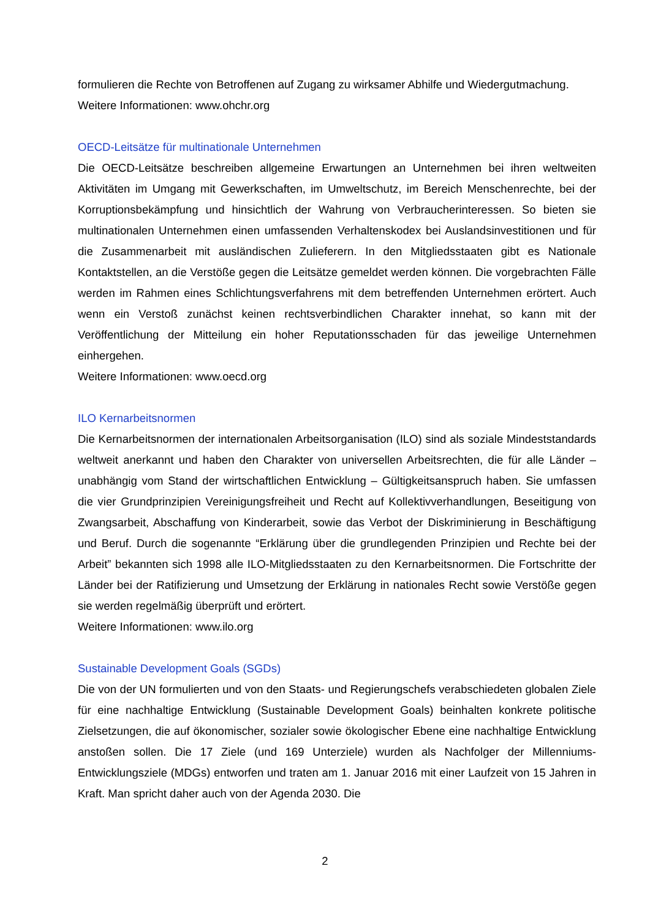formulieren die Rechte von Betroffenen auf Zugang zu wirksamer Abhilfe und Wiedergutmachung.
Weitere Informationen: www.ohchr.org
OECD-Leitsätze für multinationale Unternehmen
Die OECD-Leitsätze beschreiben allgemeine Erwartungen an Unternehmen bei ihren weltweiten Aktivitäten im Umgang mit Gewerkschaften, im Umweltschutz, im Bereich Menschenrechte, bei der Korruptionsbekämpfung und hinsichtlich der Wahrung von Verbraucherinteressen. So bieten sie multinationalen Unternehmen einen umfassenden Verhaltenskodex bei Auslandsinvestitionen und für die Zusammenarbeit mit ausländischen Zulieferern. In den Mitgliedsstaaten gibt es Nationale Kontaktstellen, an die Verstöße gegen die Leitsätze gemeldet werden können. Die vorgebrachten Fälle werden im Rahmen eines Schlichtungsverfahrens mit dem betreffenden Unternehmen erörtert. Auch wenn ein Verstoß zunächst keinen rechtsverbindlichen Charakter innehat, so kann mit der Veröffentlichung der Mitteilung ein hoher Reputationsschaden für das jeweilige Unternehmen einhergehen.
Weitere Informationen: www.oecd.org
ILO Kernarbeitsnormen
Die Kernarbeitsnormen der internationalen Arbeitsorganisation (ILO) sind als soziale Mindeststandards weltweit anerkannt und haben den Charakter von universellen Arbeitsrechten, die für alle Länder – unabhängig vom Stand der wirtschaftlichen Entwicklung – Gültigkeitsanspruch haben. Sie umfassen die vier Grundprinzipien Vereinigungsfreiheit und Recht auf Kollektivverhandlungen, Beseitigung von Zwangsarbeit, Abschaffung von Kinderarbeit, sowie das Verbot der Diskriminierung in Beschäftigung und Beruf. Durch die sogenannte “Erklärung über die grundlegenden Prinzipien und Rechte bei der Arbeit” bekannten sich 1998 alle ILO-Mitgliedsstaaten zu den Kernarbeitsnormen. Die Fortschritte der Länder bei der Ratifizierung und Umsetzung der Erklärung in nationales Recht sowie Verstöße gegen sie werden regelmäßig überprüft und erörtert.
Weitere Informationen: www.ilo.org
Sustainable Development Goals (SGDs)
Die von der UN formulierten und von den Staats- und Regierungschefs verabschiedeten globalen Ziele für eine nachhaltige Entwicklung (Sustainable Development Goals) beinhalten konkrete politische Zielsetzungen, die auf ökonomischer, sozialer sowie ökologischer Ebene eine nachhaltige Entwicklung anstoßen sollen. Die 17 Ziele (und 169 Unterziele) wurden als Nachfolger der Millenniums-Entwicklungsziele (MDGs) entworfen und traten am 1. Januar 2016 mit einer Laufzeit von 15 Jahren in Kraft. Man spricht daher auch von der Agenda 2030. Die
2